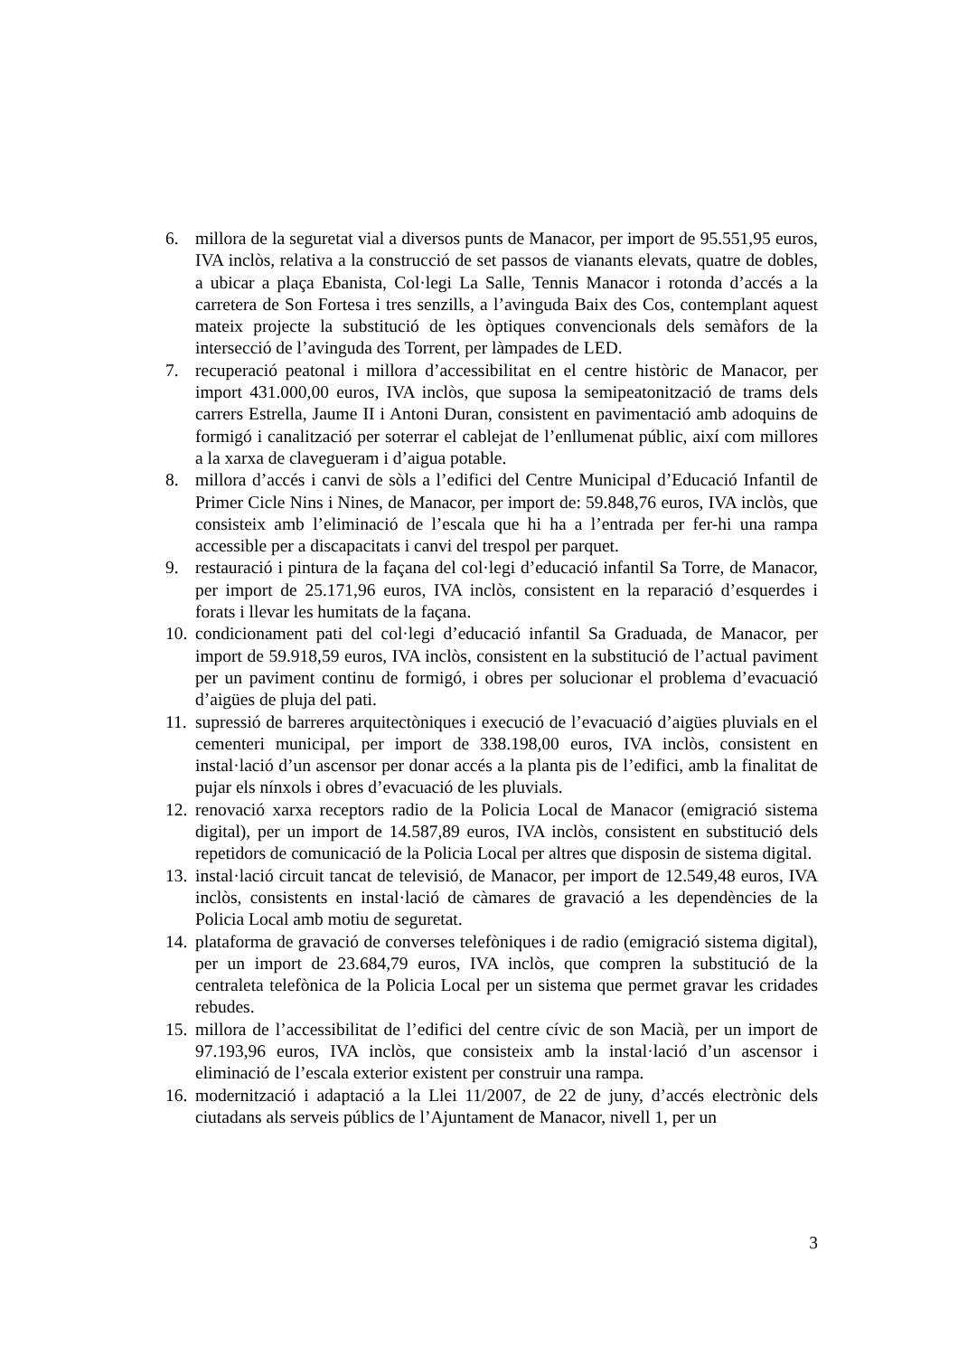6. millora de la seguretat vial a diversos punts de Manacor, per import de 95.551,95 euros, IVA inclòs, relativa a la construcció de set passos de vianants elevats, quatre de dobles, a ubicar a plaça Ebanista, Col·legi La Salle, Tennis Manacor i rotonda d’accés a la carretera de Son Fortesa i tres senzills, a l’avinguda Baix des Cos, contemplant aquest mateix projecte la substitució de les òptiques convencionals dels semàfors de la intersecció de l’avinguda des Torrent, per làmpades de LED.
7. recuperació peatonal i millora d’accessibilitat en el centre històric de Manacor, per import 431.000,00 euros, IVA inclòs, que suposa la semipeatonització de trams dels carrers Estrella, Jaume II i Antoni Duran, consistent en pavimentació amb adoquins de formigó i canalització per soterrar el cablejat de l’enllumenat públic, així com millores a la xarxa de clavegueram i d’aigua potable.
8. millora d’accés i canvi de sòls a l’edifici del Centre Municipal d’Educació Infantil de Primer Cicle Nins i Nines, de Manacor, per import de: 59.848,76 euros, IVA inclòs, que consisteix amb l’eliminació de l’escala que hi ha a l’entrada per fer-hi una rampa accessible per a discapacitats i canvi del trespol per parquet.
9. restauració i pintura de la façana del col·legi d’educació infantil Sa Torre, de Manacor, per import de 25.171,96 euros, IVA inclòs, consistent en la reparació d’esquerdes i forats i llevar les humitats de la façana.
10. condicionament pati del col·legi d’educació infantil Sa Graduada, de Manacor, per import de 59.918,59 euros, IVA inclòs, consistent en la substitució de l’actual paviment per un paviment continu de formigó, i obres per solucionar el problema d’evacuació d’aigües de pluja del pati.
11. supressió de barreres arquitectòniques i execució de l’evacuació d’aigües pluvials en el cementeri municipal, per import de 338.198,00 euros, IVA inclòs, consistent en instal·lació d’un ascensor per donar accés a la planta pis de l’edifici, amb la finalitat de pujar els nínxols i obres d’evacuació de les pluvials.
12. renovació xarxa receptors radio de la Policia Local de Manacor (emigració sistema digital), per un import de 14.587,89 euros, IVA inclòs, consistent en substitució dels repetidors de comunicació de la Policia Local per altres que disposin de sistema digital.
13. instal·lació circuit tancat de televisió, de Manacor, per import de 12.549,48 euros, IVA inclòs, consistents en instal·lació de càmares de gravació a les dependències de la Policia Local amb motiu de seguretat.
14. plataforma de gravació de converses telefòniques i de radio (emigració sistema digital), per un import de 23.684,79 euros, IVA inclòs, que compren la substitució de la centraleta telefònica de la Policia Local per un sistema que permet gravar les cridades rebudes.
15. millora de l’accessibilitat de l’edifici del centre cívic de son Macià, per un import de 97.193,96 euros, IVA inclòs, que consisteix amb la instal·lació d’un ascensor i eliminació de l’escala exterior existent per construir una rampa.
16. modernització i adaptació a la Llei 11/2007, de 22 de juny, d’accés electrònic dels ciutadans als serveis públics de l’Ajuntament de Manacor, nivell 1, per un
3